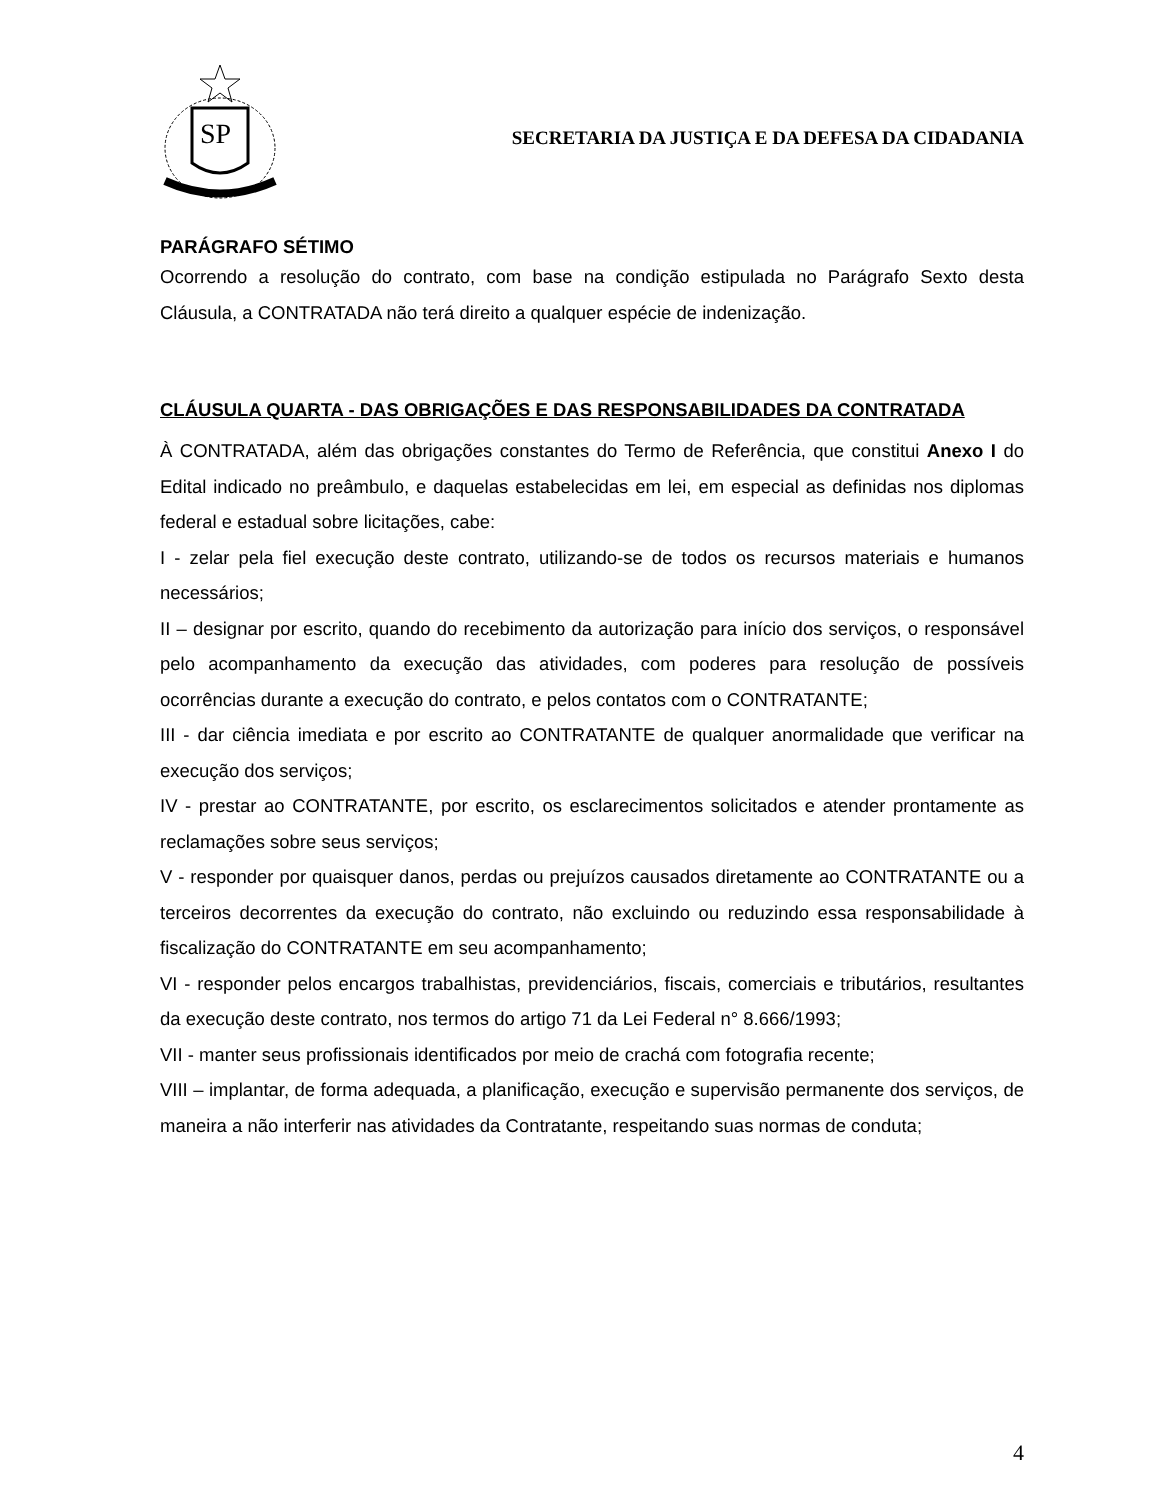SP
SECRETARIA DA JUSTIÇA E DA DEFESA DA CIDADANIA
PARÁGRAFO SÉTIMO
Ocorrendo a resolução do contrato, com base na condição estipulada no Parágrafo Sexto desta Cláusula, a CONTRATADA não terá direito a qualquer espécie de indenização.
CLÁUSULA QUARTA - DAS OBRIGAÇÕES E DAS RESPONSABILIDADES DA CONTRATADA
À CONTRATADA, além das obrigações constantes do Termo de Referência, que constitui Anexo I do Edital indicado no preâmbulo, e daquelas estabelecidas em lei, em especial as definidas nos diplomas federal e estadual sobre licitações, cabe:
I - zelar pela fiel execução deste contrato, utilizando-se de todos os recursos materiais e humanos necessários;
II – designar por escrito, quando do recebimento da autorização para início dos serviços, o responsável pelo acompanhamento da execução das atividades, com poderes para resolução de possíveis ocorrências durante a execução do contrato, e pelos contatos com o CONTRATANTE;
III - dar ciência imediata e por escrito ao CONTRATANTE de qualquer anormalidade que verificar na execução dos serviços;
IV - prestar ao CONTRATANTE, por escrito, os esclarecimentos solicitados e atender prontamente as reclamações sobre seus serviços;
V - responder por quaisquer danos, perdas ou prejuízos causados diretamente ao CONTRATANTE ou a terceiros decorrentes da execução do contrato, não excluindo ou reduzindo essa responsabilidade à fiscalização do CONTRATANTE em seu acompanhamento;
VI - responder pelos encargos trabalhistas, previdenciários, fiscais, comerciais e tributários, resultantes da execução deste contrato, nos termos do artigo 71 da Lei Federal n° 8.666/1993;
VII - manter seus profissionais identificados por meio de crachá com fotografia recente;
VIII – implantar, de forma adequada, a planificação, execução e supervisão permanente dos serviços, de maneira a não interferir nas atividades da Contratante, respeitando suas normas de conduta;
4